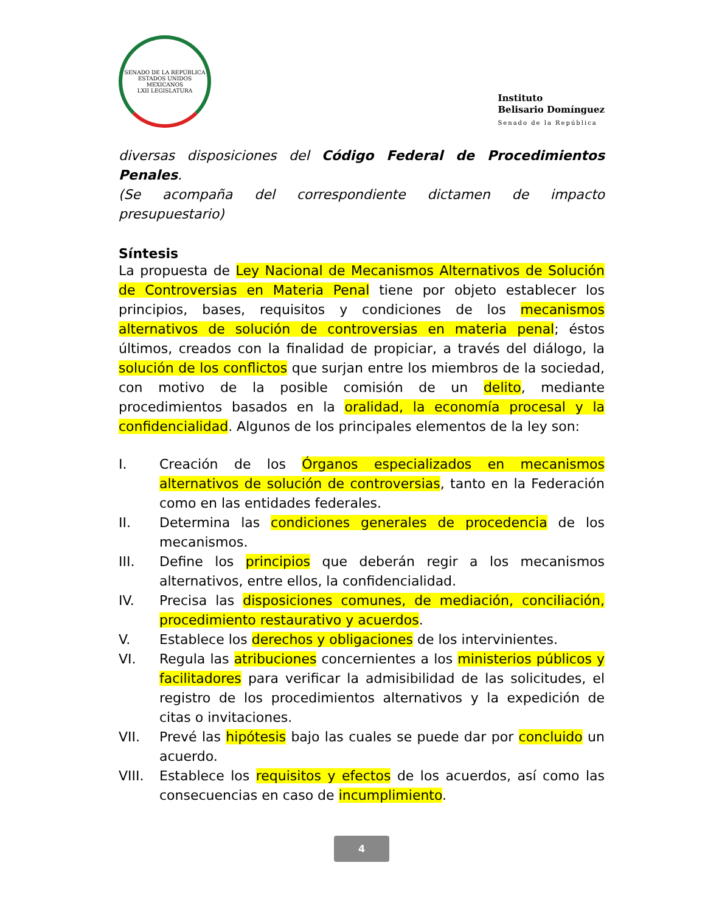SENADO DE LA REPÚBLICA
ESTADOS UNIDOS MEXICANOS
LXII LEGISLATURA
Instituto
Belisario Domínguez
Senado de la República
diversas disposiciones del Código Federal de Procedimientos Penales.
(Se acompaña del correspondiente dictamen de impacto presupuestario)
Síntesis
La propuesta de Ley Nacional de Mecanismos Alternativos de Solución de Controversias en Materia Penal tiene por objeto establecer los principios, bases, requisitos y condiciones de los mecanismos alternativos de solución de controversias en materia penal; éstos últimos, creados con la finalidad de propiciar, a través del diálogo, la solución de los conflictos que surjan entre los miembros de la sociedad, con motivo de la posible comisión de un delito, mediante procedimientos basados en la oralidad, la economía procesal y la confidencialidad. Algunos de los principales elementos de la ley son:
I. Creación de los Órganos especializados en mecanismos alternativos de solución de controversias, tanto en la Federación como en las entidades federales.
II. Determina las condiciones generales de procedencia de los mecanismos.
III. Define los principios que deberán regir a los mecanismos alternativos, entre ellos, la confidencialidad.
IV. Precisa las disposiciones comunes, de mediación, conciliación, procedimiento restaurativo y acuerdos.
V. Establece los derechos y obligaciones de los intervinientes.
VI. Regula las atribuciones concernientes a los ministerios públicos y facilitadores para verificar la admisibilidad de las solicitudes, el registro de los procedimientos alternativos y la expedición de citas o invitaciones.
VII. Prevé las hipótesis bajo las cuales se puede dar por concluido un acuerdo.
VIII. Establece los requisitos y efectos de los acuerdos, así como las consecuencias en caso de incumplimiento.
4